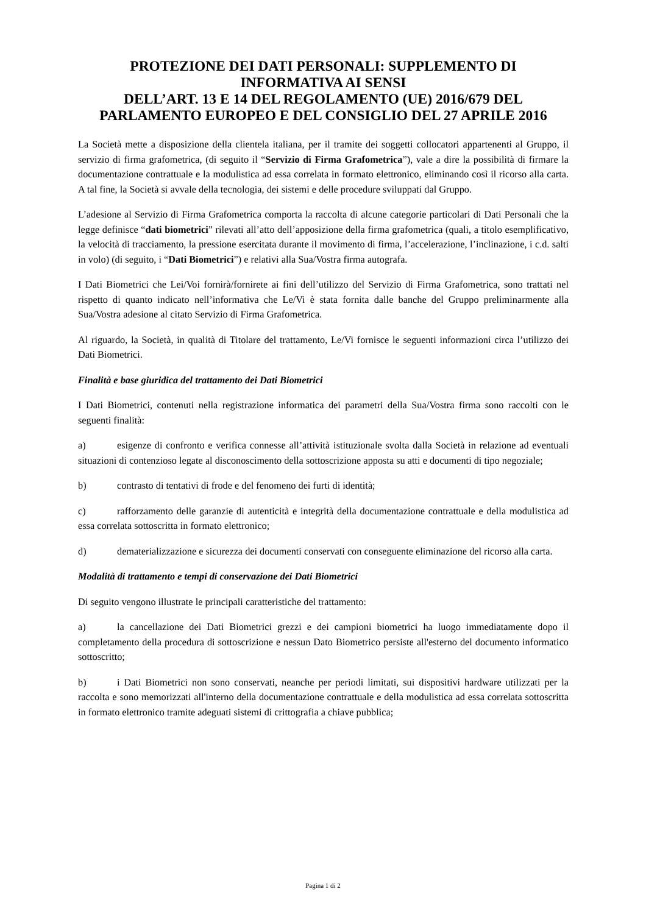PROTEZIONE DEI DATI PERSONALI: SUPPLEMENTO DI INFORMATIVA AI SENSI
DELL’ART. 13 E 14 DEL REGOLAMENTO (UE) 2016/679 DEL PARLAMENTO EUROPEO E DEL CONSIGLIO DEL 27 APRILE 2016
La Società mette a disposizione della clientela italiana, per il tramite dei soggetti collocatori appartenenti al Gruppo, il servizio di firma grafometrica, (di seguito il “Servizio di Firma Grafometrica”), vale a dire la possibilità di firmare la documentazione contrattuale e la modulistica ad essa correlata in formato elettronico, eliminando così il ricorso alla carta. A tal fine, la Società si avvale della tecnologia, dei sistemi e delle procedure sviluppati dal Gruppo.
L’adesione al Servizio di Firma Grafometrica comporta la raccolta di alcune categorie particolari di Dati Personali che la legge definisce “dati biometrici” rilevati all’atto dell’apposizione della firma grafometrica (quali, a titolo esemplificativo, la velocità di tracciamento, la pressione esercitata durante il movimento di firma, l’accelerazione, l’inclinazione, i c.d. salti in volo) (di seguito, i “Dati Biometrici”) e relativi alla Sua/Vostra firma autografa.
I Dati Biometrici che Lei/Voi fornirà/fornirete ai fini dell’utilizzo del Servizio di Firma Grafometrica, sono trattati nel rispetto di quanto indicato nell’informativa che Le/Vi è stata fornita dalle banche del Gruppo preliminarmente alla Sua/Vostra adesione al citato Servizio di Firma Grafometrica.
Al riguardo, la Società, in qualità di Titolare del trattamento, Le/Vi fornisce le seguenti informazioni circa l’utilizzo dei Dati Biometrici.
Finalità e base giuridica del trattamento dei Dati Biometrici
I Dati Biometrici, contenuti nella registrazione informatica dei parametri della Sua/Vostra firma sono raccolti con le seguenti finalità:
a) esigenze di confronto e verifica connesse all’attività istituzionale svolta dalla Società in relazione ad eventuali situazioni di contenzioso legate al disconoscimento della sottoscrizione apposta su atti e documenti di tipo negoziale;
b) contrasto di tentativi di frode e del fenomeno dei furti di identità;
c) rafforzamento delle garanzie di autenticità e integrità della documentazione contrattuale e della modulistica ad essa correlata sottoscritta in formato elettronico;
d) dematerializzazione e sicurezza dei documenti conservati con conseguente eliminazione del ricorso alla carta.
Modalità di trattamento e tempi di conservazione dei Dati Biometrici
Di seguito vengono illustrate le principali caratteristiche del trattamento:
a) la cancellazione dei Dati Biometrici grezzi e dei campioni biometrici ha luogo immediatamente dopo il completamento della procedura di sottoscrizione e nessun Dato Biometrico persiste all'esterno del documento informatico sottoscritto;
b) i Dati Biometrici non sono conservati, neanche per periodi limitati, sui dispositivi hardware utilizzati per la raccolta e sono memorizzati all'interno della documentazione contrattuale e della modulistica ad essa correlata sottoscritta in formato elettronico tramite adeguati sistemi di crittografia a chiave pubblica;
Pagina 1 di 2